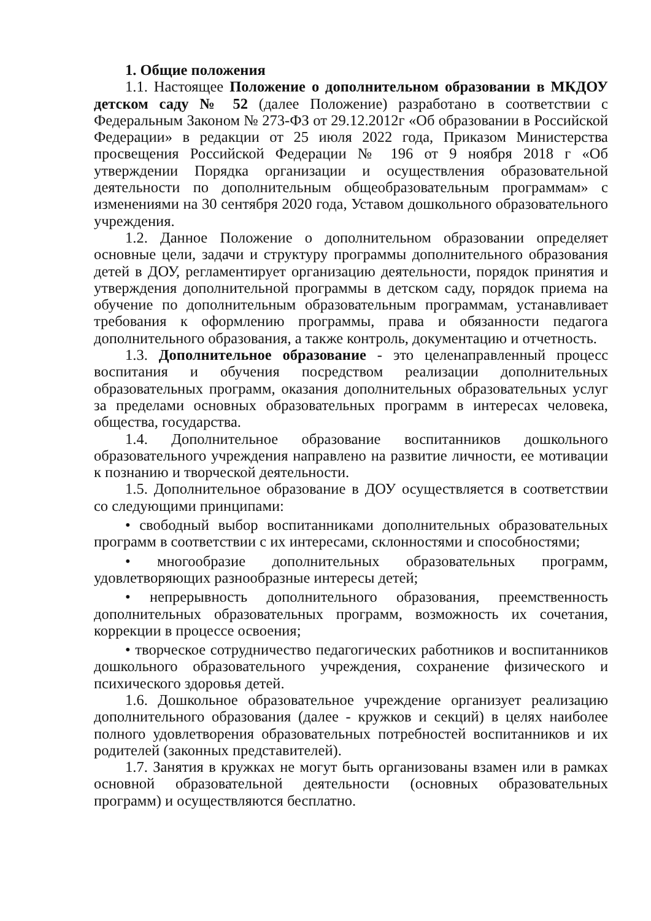1. Общие положения
1.1. Настоящее Положение о дополнительном образовании в МКДОУ детском саду № 52 (далее Положение) разработано в соответствии с Федеральным Законом № 273-ФЗ от 29.12.2012г «Об образовании в Российской Федерации» в редакции от 25 июля 2022 года, Приказом Министерства просвещения Российской Федерации № 196 от 9 ноября 2018 г «Об утверждении Порядка организации и осуществления образовательной деятельности по дополнительным общеобразовательным программам» с изменениями на 30 сентября 2020 года, Уставом дошкольного образовательного учреждения.
1.2. Данное Положение о дополнительном образовании определяет основные цели, задачи и структуру программы дополнительного образования детей в ДОУ, регламентирует организацию деятельности, порядок принятия и утверждения дополнительной программы в детском саду, порядок приема на обучение по дополнительным образовательным программам, устанавливает требования к оформлению программы, права и обязанности педагога дополнительного образования, а также контроль, документацию и отчетность.
1.3. Дополнительное образование - это целенаправленный процесс воспитания и обучения посредством реализации дополнительных образовательных программ, оказания дополнительных образовательных услуг за пределами основных образовательных программ в интересах человека, общества, государства.
1.4. Дополнительное образование воспитанников дошкольного образовательного учреждения направлено на развитие личности, ее мотивации к познанию и творческой деятельности.
1.5. Дополнительное образование в ДОУ осуществляется в соответствии со следующими принципами:
• свободный выбор воспитанниками дополнительных образовательных программ в соответствии с их интересами, склонностями и способностями;
• многообразие дополнительных образовательных программ, удовлетворяющих разнообразные интересы детей;
• непрерывность дополнительного образования, преемственность дополнительных образовательных программ, возможность их сочетания, коррекции в процессе освоения;
• творческое сотрудничество педагогических работников и воспитанников дошкольного образовательного учреждения, сохранение физического и психического здоровья детей.
1.6. Дошкольное образовательное учреждение организует реализацию дополнительного образования (далее - кружков и секций) в целях наиболее полного удовлетворения образовательных потребностей воспитанников и их родителей (законных представителей).
1.7. Занятия в кружках не могут быть организованы взамен или в рамках основной образовательной деятельности (основных образовательных программ) и осуществляются бесплатно.